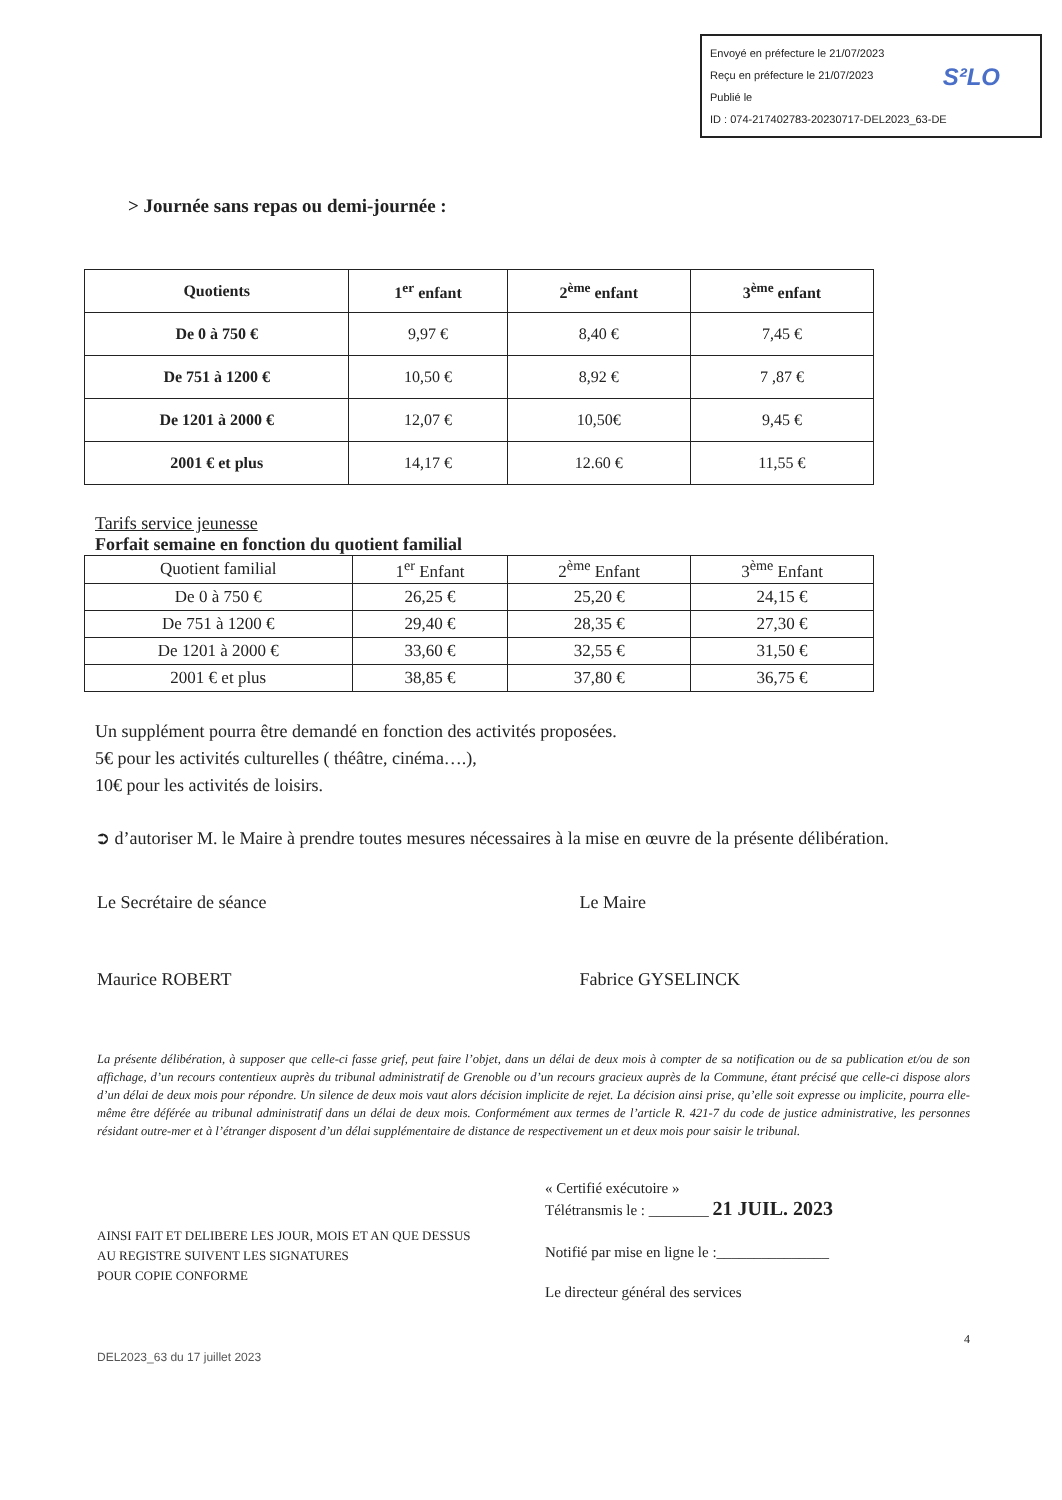Envoyé en préfecture le 21/07/2023
Reçu en préfecture le 21/07/2023
Publié le
ID : 074-217402783-20230717-DEL2023_63-DE
S²LO
> Journée sans repas ou demi-journée :
| Quotients | 1<sup>er</sup> enfant | 2<sup>ème</sup> enfant | 3<sup>ème</sup> enfant |
| --- | --- | --- | --- |
| De 0 à 750 € | 9,97 € | 8,40 € | 7,45 € |
| De 751 à 1200 € | 10,50 € | 8,92 € | 7 ,87 € |
| De 1201 à 2000 € | 12,07 € | 10,50€ | 9,45 € |
| 2001 € et plus | 14,17 € | 12.60 € | 11,55 € |
Tarifs service jeunesse
Forfait semaine en fonction du quotient familial
| Quotient familial | 1<sup>er</sup> Enfant | 2<sup>ème</sup> Enfant | 3<sup>ème</sup> Enfant |
| --- | --- | --- | --- |
| De 0 à 750 € | 26,25 € | 25,20 € | 24,15 € |
| De 751 à 1200 € | 29,40 € | 28,35 € | 27,30 € |
| De 1201 à 2000 € | 33,60 € | 32,55 € | 31,50 € |
| 2001 € et plus | 38,85 € | 37,80 € | 36,75 € |
Un supplément pourra être demandé en fonction des activités proposées.
5€ pour les activités culturelles ( théâtre, cinéma….),
10€ pour les activités de loisirs.
➲ d’autoriser M. le Maire à prendre toutes mesures nécessaires à la mise en œuvre de la présente délibération.
Le Secrétaire de séance
Maurice ROBERT
Le Maire
Fabrice GYSELINCK
La présente délibération, à supposer que celle-ci fasse grief, peut faire l’objet, dans un délai de deux mois à compter de sa notification ou de sa publication et/ou de son affichage, d’un recours contentieux auprès du tribunal administratif de Grenoble ou d’un recours gracieux auprès de la Commune, étant précisé que celle-ci dispose alors d’un délai de deux mois pour répondre. Un silence de deux mois vaut alors décision implicite de rejet. La décision ainsi prise, qu’elle soit expresse ou implicite, pourra elle-même être déférée au tribunal administratif dans un délai de deux mois. Conformément aux termes de l’article R. 421-7 du code de justice administrative, les personnes résidant outre-mer et à l’étranger disposent d’un délai supplémentaire de distance de respectivement un et deux mois pour saisir le tribunal.
AINSI FAIT ET DELIBERE LES JOUR, MOIS ET AN QUE DESSUS
AU REGISTRE SUIVENT LES SIGNATURES
POUR COPIE CONFORME
« Certifié exécutoire »
Télétransmis le : ________ 21 JUIL. 2023
Notifié par mise en ligne le :_______________
Le directeur général des services
DEL2023_63 du 17 juillet 2023 4